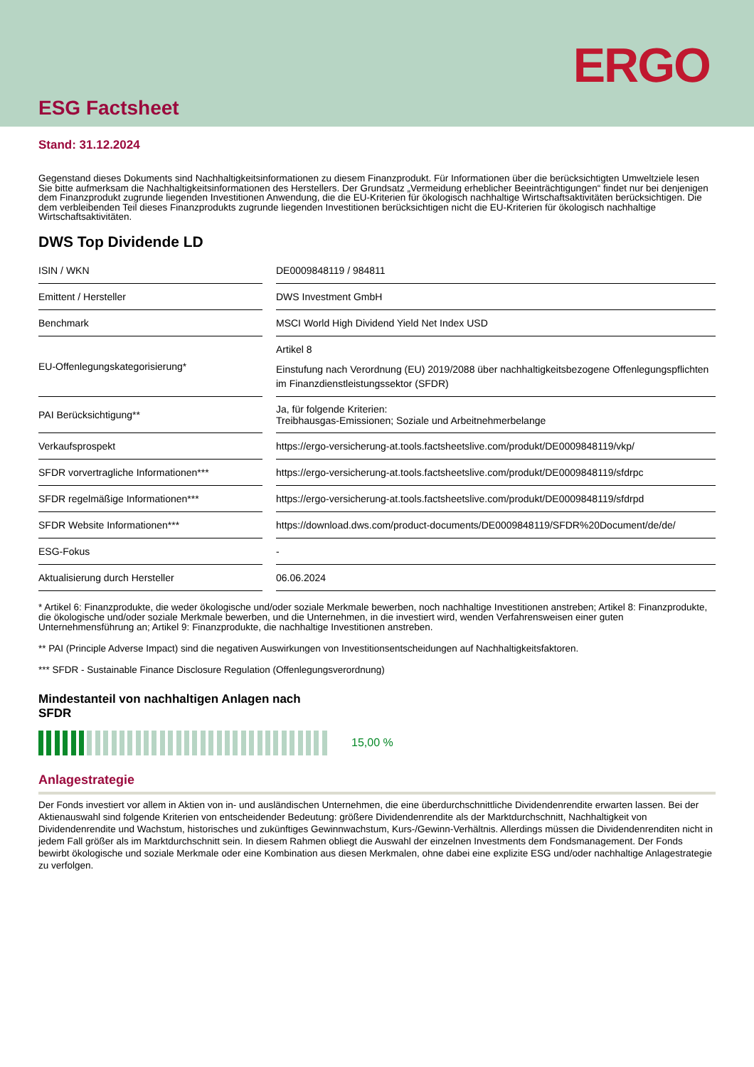ERGO
ESG Factsheet
Stand: 31.12.2024
Gegenstand dieses Dokuments sind Nachhaltigkeitsinformationen zu diesem Finanzprodukt. Für Informationen über die berücksichtigten Umweltziele lesen Sie bitte aufmerksam die Nachhaltigkeitsinformationen des Herstellers. Der Grundsatz „Vermeidung erheblicher Beeinträchtigungen“ findet nur bei denjenigen dem Finanzprodukt zugrunde liegenden Investitionen Anwendung, die die EU-Kriterien für ökologisch nachhaltige Wirtschaftsaktivitä­ten berücksichtigen. Die dem verbleibenden Teil dieses Finanzprodukts zugrunde liegenden Investitionen berücksichtigen nicht die EU-Kriterien für ökologisch nachhaltige Wirtschaftsaktivitäten.
DWS Top Dividende LD
| ISIN / WKN | DE0009848119 / 984811 |
| Emittent / Hersteller | DWS Investment GmbH |
| Benchmark | MSCI World High Dividend Yield Net Index USD |
| EU-Offenlegungskategorisierung* | Artikel 8 Einstufung nach Verordnung (EU) 2019/2088 über nachhaltigkeitsbezogene Offenlegungspflich­ten im Finanzdienstleistungssektor (SFDR) |
| PAI Berücksichtigung** | Ja, für folgende Kriterien: Treibhausgas-Emissionen; Soziale und Arbeitnehmerbelange |
| Verkaufsprospekt | https://ergo-versicherung-at.tools.factsheetslive.com/produkt/DE0009848119/vkp/ |
| SFDR vorvertragliche Informationen*** | https://ergo-versicherung-at.tools.factsheetslive.com/produkt/DE0009848119/sfdrpc |
| SFDR regelmäßige Informationen*** | https://ergo-versicherung-at.tools.factsheetslive.com/produkt/DE0009848119/sfdrpd |
| SFDR Website Informationen*** | https://download.dws.com/product-documents/DE0009848119/SFDR%20Document/de/de/ |
| ESG-Fokus | - |
| Aktualisierung durch Hersteller | 06.06.2024 |
* Artikel 6: Finanzprodukte, die weder ökologische und/oder soziale Merkmale bewerben, noch nachhaltige Investitionen anstreben; Artikel 8: Finanz­produkte, die ökologische und/oder soziale Merkmale bewerben, und die Unternehmen, in die investiert wird, wenden Verfahrensweisen einer guten Unternehmensführung an; Artikel 9: Finanzprodukte, die nachhaltige Investitionen anstreben.
** PAI (Principle Adverse Impact) sind die negativen Auswirkungen von Investitionsentscheidungen auf Nachhaltigkeitsfaktoren.
*** SFDR - Sustainable Finance Disclosure Regulation (Offenlegungsverordnung)
Mindestanteil von nachhaltigen Anlagen nach
SFDR
15,00 %
Anlagestrategie
Der Fonds investiert vor allem in Aktien von in- und ausländischen Unternehmen, die eine überdurchschnittliche Dividendenrendite erwarten lassen. Bei der Aktienauswahl sind folgende Kriterien von entscheidender Bedeutung: größere Dividendenrendite als der Marktdurchschnitt, Nachhaltigkeit von Dividendenrendite und Wachstum, historisches und zukünftiges Gewinnwachstum, Kurs-/Gewinn-Verhältnis. Allerdings müssen die Dividendenrenditen nicht in jedem Fall größer als im Marktdurchschnitt sein. In diesem Rahmen obliegt die Auswahl der einzelnen Investments dem Fondsmanagement. Der Fonds bewirbt ökologische und soziale Merkmale oder eine Kombination aus diesen Merkmalen, ohne dabei eine explizite ESG und/oder nachhaltige Anlagestrategie zu verfolgen.